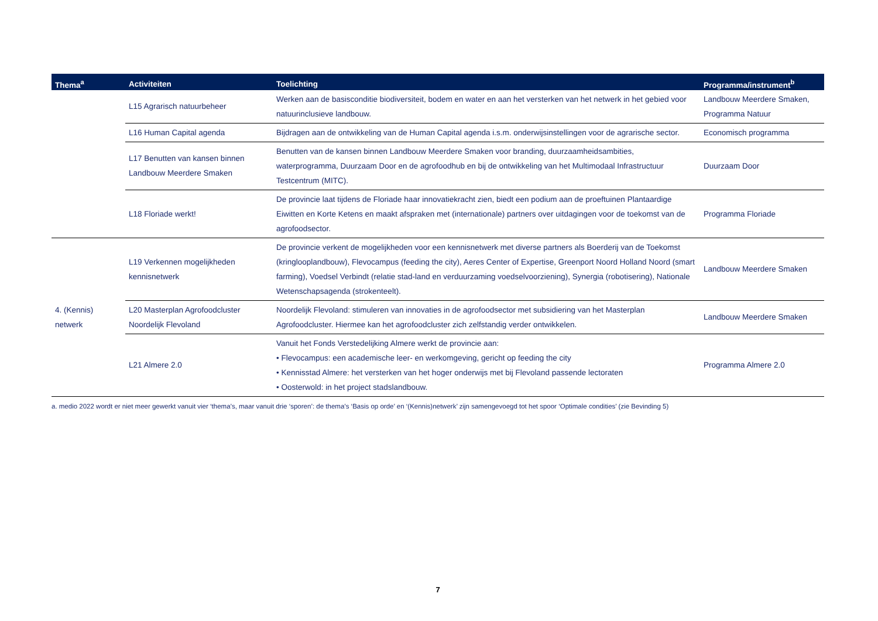| Thema<sup>a</sup> | Activiteiten | Toelichting | Programma/instrument<sup>b</sup> |
| --- | --- | --- | --- |
| | L15 Agrarisch natuurbeheer | Werken aan de basisconditie biodiversiteit, bodem en water en aan het versterken van het netwerk in het gebied voor natuurinclusieve landbouw. | Landbouw Meerdere Smaken, Programma Natuur |
| | L16 Human Capital agenda | Bijdragen aan de ontwikkeling van de Human Capital agenda i.s.m. onderwijsinstellingen voor de agrarische sector. | Economisch programma |
| | L17 Benutten van kansen binnen Landbouw Meerdere Smaken | Benutten van de kansen binnen Landbouw Meerdere Smaken voor branding, duurzaamheidsambities, waterprogramma, Duurzaam Door en de agrofoodhub en bij de ontwikkeling van het Multimodaal Infrastructuur Testcentrum (MITC). | Duurzaam Door |
| | L18 Floriade werkt! | De provincie laat tijdens de Floriade haar innovatiekracht zien, biedt een podium aan de proeftuinen Plantaardige Eiwitten en Korte Ketens en maakt afspraken met (internationale) partners over uitdagingen voor de toekomst van de agrofoodsector. | Programma Floriade |
| 4. (Kennis) netwerk | L19 Verkennen mogelijkheden kennisnetwerk | De provincie verkent de mogelijkheden voor een kennisnetwerk met diverse partners als Boerderij van de Toekomst (kringlooplandbouw), Flevocampus (feeding the city), Aeres Center of Expertise, Greenport Noord Holland Noord (smart farming), Voedsel Verbindt (relatie stad-land en verduurzaming voedselvoorziening), Synergia (robotisering), Nationale Wetenschapsagenda (strokenteelt). | Landbouw Meerdere Smaken |
| | L20 Masterplan Agrofoodcluster Noordelijk Flevoland | Noordelijk Flevoland: stimuleren van innovaties in de agrofoodsector met subsidiering van het Masterplan Agrofoodcluster. Hiermee kan het agrofoodcluster zich zelfstandig verder ontwikkelen. | Landbouw Meerdere Smaken |
| | L21 Almere 2.0 | Vanuit het Fonds Verstedelijking Almere werkt de provincie aan: • Flevocampus: een academische leer- en werkomgeving, gericht op feeding the city • Kennisstad Almere: het versterken van het hoger onderwijs met bij Flevoland passende lectoraten • Oosterwold: in het project stadslandbouw. | Programma Almere 2.0 |
a. medio 2022 wordt er niet meer gewerkt vanuit vier ‘thema’s, maar vanuit drie ‘sporen’: de thema’s ‘Basis op orde’ en ‘(Kennis)netwerk’ zijn samengevoegd tot het spoor ‘Optimale condities’ (zie Bevinding 5)
7